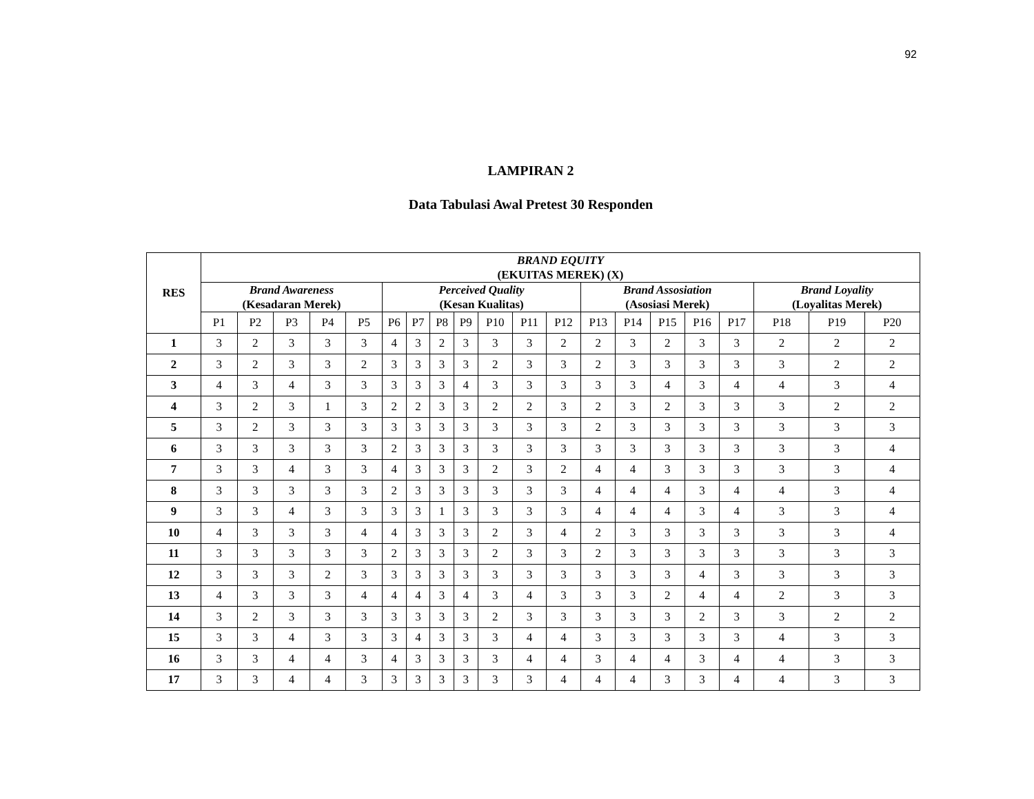92
LAMPIRAN 2
Data Tabulasi Awal Pretest 30 Responden
| RES | BRAND EQUITY (EKUITAS MEREK) (X) | | | | | | | | | | | | | | | | | | | |
| --- | --- | --- | --- | --- | --- | --- | --- | --- | --- | --- | --- | --- | --- | --- | --- | --- | --- | --- | --- | --- |
| | Brand Awareness (Kesadaran Merek) | | | | | Perceived Quality (Kesan Kualitas) | | | | | | | Brand Assosiation (Asosiasi Merek) | | | | | Brand Loyality (Loyalitas Merek) | | |
| | P1 | P2 | P3 | P4 | P5 | P6 | P7 | P8 | P9 | P10 | P11 | P12 | P13 | P14 | P15 | P16 | P17 | P18 | P19 | P20 |
| 1 | 3 | 2 | 3 | 3 | 3 | 4 | 3 | 2 | 3 | 3 | 3 | 2 | 2 | 3 | 2 | 3 | 3 | 2 | 2 | 2 |
| 2 | 3 | 2 | 3 | 3 | 2 | 3 | 3 | 3 | 3 | 2 | 3 | 3 | 2 | 3 | 3 | 3 | 3 | 3 | 2 | 2 |
| 3 | 4 | 3 | 4 | 3 | 3 | 3 | 3 | 3 | 4 | 3 | 3 | 3 | 3 | 3 | 4 | 3 | 4 | 4 | 3 | 4 |
| 4 | 3 | 2 | 3 | 1 | 3 | 2 | 2 | 3 | 3 | 2 | 2 | 3 | 2 | 3 | 2 | 3 | 3 | 3 | 2 | 2 |
| 5 | 3 | 2 | 3 | 3 | 3 | 3 | 3 | 3 | 3 | 3 | 3 | 3 | 2 | 3 | 3 | 3 | 3 | 3 | 3 | 3 |
| 6 | 3 | 3 | 3 | 3 | 3 | 2 | 3 | 3 | 3 | 3 | 3 | 3 | 3 | 3 | 3 | 3 | 3 | 3 | 3 | 4 |
| 7 | 3 | 3 | 4 | 3 | 3 | 4 | 3 | 3 | 3 | 2 | 3 | 2 | 4 | 4 | 3 | 3 | 3 | 3 | 3 | 4 |
| 8 | 3 | 3 | 3 | 3 | 3 | 2 | 3 | 3 | 3 | 3 | 3 | 3 | 4 | 4 | 4 | 3 | 4 | 4 | 3 | 4 |
| 9 | 3 | 3 | 4 | 3 | 3 | 3 | 3 | 1 | 3 | 3 | 3 | 3 | 4 | 4 | 4 | 3 | 4 | 3 | 3 | 4 |
| 10 | 4 | 3 | 3 | 3 | 4 | 4 | 3 | 3 | 3 | 2 | 3 | 4 | 2 | 3 | 3 | 3 | 3 | 3 | 3 | 4 |
| 11 | 3 | 3 | 3 | 3 | 3 | 2 | 3 | 3 | 3 | 2 | 3 | 3 | 2 | 3 | 3 | 3 | 3 | 3 | 3 | 3 |
| 12 | 3 | 3 | 3 | 2 | 3 | 3 | 3 | 3 | 3 | 3 | 3 | 3 | 3 | 3 | 3 | 4 | 3 | 3 | 3 | 3 |
| 13 | 4 | 3 | 3 | 3 | 4 | 4 | 4 | 3 | 4 | 3 | 4 | 3 | 3 | 3 | 2 | 4 | 4 | 2 | 3 | 3 |
| 14 | 3 | 2 | 3 | 3 | 3 | 3 | 3 | 3 | 3 | 2 | 3 | 3 | 3 | 3 | 3 | 2 | 3 | 3 | 2 | 2 |
| 15 | 3 | 3 | 4 | 3 | 3 | 3 | 4 | 3 | 3 | 3 | 4 | 4 | 3 | 3 | 3 | 3 | 3 | 4 | 3 | 3 |
| 16 | 3 | 3 | 4 | 4 | 3 | 4 | 3 | 3 | 3 | 3 | 4 | 4 | 3 | 4 | 4 | 3 | 4 | 4 | 3 | 3 |
| 17 | 3 | 3 | 4 | 4 | 3 | 3 | 3 | 3 | 3 | 3 | 3 | 4 | 4 | 4 | 3 | 3 | 4 | 4 | 3 | 3 |